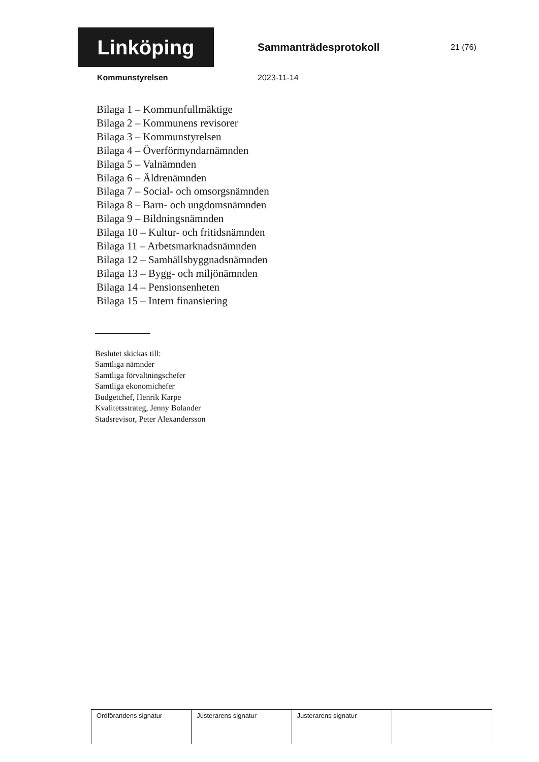Linköping
Sammanträdesprotokoll
21 (76)
Kommunstyrelsen 2023-11-14
Bilaga 1 – Kommunfullmäktige
Bilaga 2 – Kommunens revisorer
Bilaga 3 – Kommunstyrelsen
Bilaga 4 – Överförmyndarnämnden
Bilaga 5 – Valnämnden
Bilaga 6 – Äldrenämnden
Bilaga 7 – Social- och omsorgsnämnden
Bilaga 8 – Barn- och ungdomsnämnden
Bilaga 9 – Bildningsnämnden
Bilaga 10 – Kultur- och fritidsnämnden
Bilaga 11 – Arbetsmarknadsnämnden
Bilaga 12 – Samhällsbyggnadsnämnden
Bilaga 13 – Bygg- och miljönämnden
Bilaga 14 – Pensionsenheten
Bilaga 15 – Intern finansiering
Beslutet skickas till:
Samtliga nämnder
Samtliga förvaltningschefer
Samtliga ekonomichefer
Budgetchef, Henrik Karpe
Kvalitetsstrateg, Jenny Bolander
Stadsrevisor, Peter Alexandersson
| Ordförandens signatur | Justerarens signatur | Justerarens signatur | |